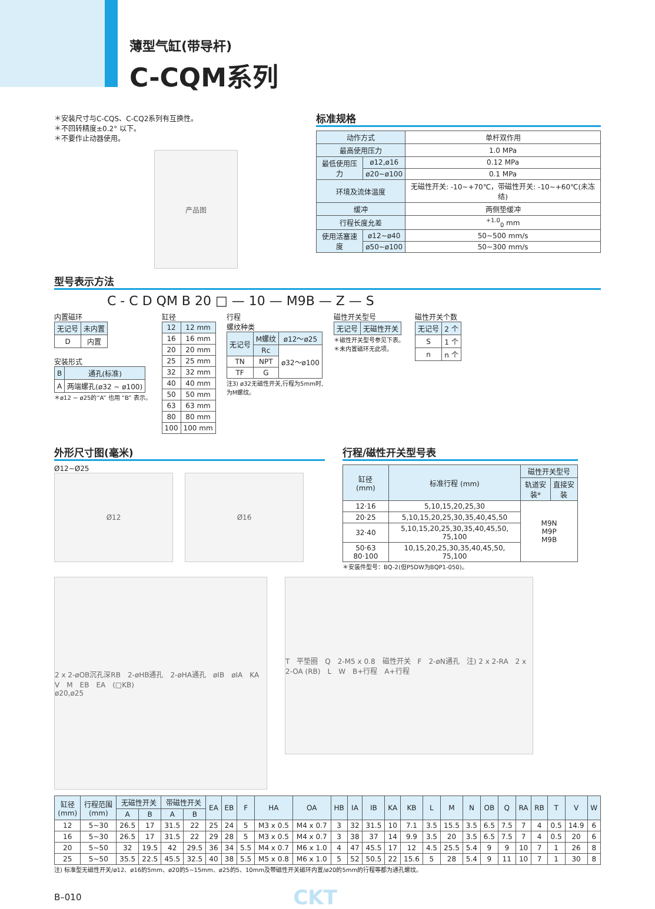薄型气缸(带导杆)
C-CQM系列
＊安装尺寸与C-CQS、C-CQ2系列有互换性。
＊不回转精度±0.2° 以下。
＊不要作止动器使用。
产品图
标准规格
| 动作方式 | | 单杆双作用 |
| 最高使用压力 | | 1.0 MPa |
| 最低使用压力 | ø12,ø16 | 0.12 MPa |
| | ø20~ø100 | 0.1 MPa |
| 环境及流体温度 | | 无磁性开关: -10~+70℃，带磁性开关: -10~+60℃(未冻结) |
| 缓冲 | | 两侧垫缓冲 |
| 行程长度允差 | | <sup>+1.0</sup><sub>0</sub> mm |
| 使用活塞速度 | ø12~ø40 | 50~500 mm/s |
| | ø50~ø100 | 50~300 mm/s |
型号表示方法
C - C D QM B 20 □ — 10 — M9B — Z — S
内置磁环
| 无记号 | 未内置 |
| --- | --- |
| D | 内置 |
安装形式
| B | 通孔(标准) |
| --- | --- |
| A | 两端螺孔(ø32 ~ ø100) |
＊ø12 ~ ø25的“A” 也用 “B” 表示。
缸径
| 12 | 12 mm |
| --- | --- |
| 16 | 16 mm |
| 20 | 20 mm |
| 25 | 25 mm |
| 32 | 32 mm |
| 40 | 40 mm |
| 50 | 50 mm |
| 63 | 63 mm |
| 80 | 80 mm |
| 100 | 100 mm |
行程
螺纹种类
| 无记号 | M螺纹 | ø12～ø25 |
| --- | --- | --- |
| | Rc | ø32～ø100 |
| TN | NPT | |
| TF | G | |
注3) ø32无磁性开关,行程为5mm时,
为M螺纹。
磁性开关型号
| 无记号 | 无磁性开关 |
| --- | --- |
＊磁性开关型号参见下表。
＊未内置磁环无此项。
磁性开关个数
| 无记号 | 2 个 |
| --- | --- |
| S | 1 个 |
| n | n 个 |
外形尺寸图(毫米)
Ø12~Ø25
Ø12 Ø16
行程/磁性开关型号表
| 缸径 (mm) | 标准行程 (mm) | 磁性开关型号 | |
| --- | --- | --- | --- |
| | | 轨道安装* | 直接安装 |
| 12·16 | 5,10,15,20,25,30 | M9N M9P M9B | |
| 20·25 | 5,10,15,20,25,30,35,40,45,50 | | |
| 32·40 | 5,10,15,20,25,30,35,40,45,50, 75,100 | | |
| 50·63 80·100 | 10,15,20,25,30,35,40,45,50, 75,100 | | |
＊安装件型号：BQ-2(但P5DW为BQP1-050)。
2 x 2-øOB沉孔深RB　2-øHB通孔　2-øHA通孔　øIB　øIA　KA　V　M　EB　EA　(□KB)
ø20,ø25
T　平垫圈　Q　2-M5 x 0.8　磁性开关　F　2-øN通孔　注) 2 x 2-RA　2 x 2-OA (RB)　L　W　B+行程　A+行程
| 缸径 (mm) | 行程范围 (mm) | 无磁性开关 | | 带磁性开关 | | EA | EB | F | HA | OA | HB | IA | IB | KA | KB | L | M | N | OB | Q | RA | RB | T | V | W |
| --- | --- | --- | --- | --- | --- | --- | --- | --- | --- | --- | --- | --- | --- | --- | --- | --- | --- | --- | --- | --- | --- | --- | --- | --- | --- |
| | | A | B | A | B | | | | | | | | | | | | | | | | | | | | |
| 12 | 5~30 | 26.5 | 17 | 31.5 | 22 | 25 | 24 | 5 | M3 x 0.5 | M4 x 0.7 | 3 | 32 | 31.5 | 10 | 7.1 | 3.5 | 15.5 | 3.5 | 6.5 | 7.5 | 7 | 4 | 0.5 | 14.9 | 6 |
| 16 | 5~30 | 26.5 | 17 | 31.5 | 22 | 29 | 28 | 5 | M3 x 0.5 | M4 x 0.7 | 3 | 38 | 37 | 14 | 9.9 | 3.5 | 20 | 3.5 | 6.5 | 7.5 | 7 | 4 | 0.5 | 20 | 6 |
| 20 | 5~50 | 32 | 19.5 | 42 | 29.5 | 36 | 34 | 5.5 | M4 x 0.7 | M6 x 1.0 | 4 | 47 | 45.5 | 17 | 12 | 4.5 | 25.5 | 5.4 | 9 | 9 | 10 | 7 | 1 | 26 | 8 |
| 25 | 5~50 | 35.5 | 22.5 | 45.5 | 32.5 | 40 | 38 | 5.5 | M5 x 0.8 | M6 x 1.0 | 5 | 52 | 50.5 | 22 | 15.6 | 5 | 28 | 5.4 | 9 | 11 | 10 | 7 | 1 | 30 | 8 |
注) 标准型无磁性开关/ø12、ø16的5mm、ø20的5~15mm、ø25的5、10mm及带磁性开关磁环内置/ø20的5mm的行程等都为通孔螺纹。
B–010 CKT